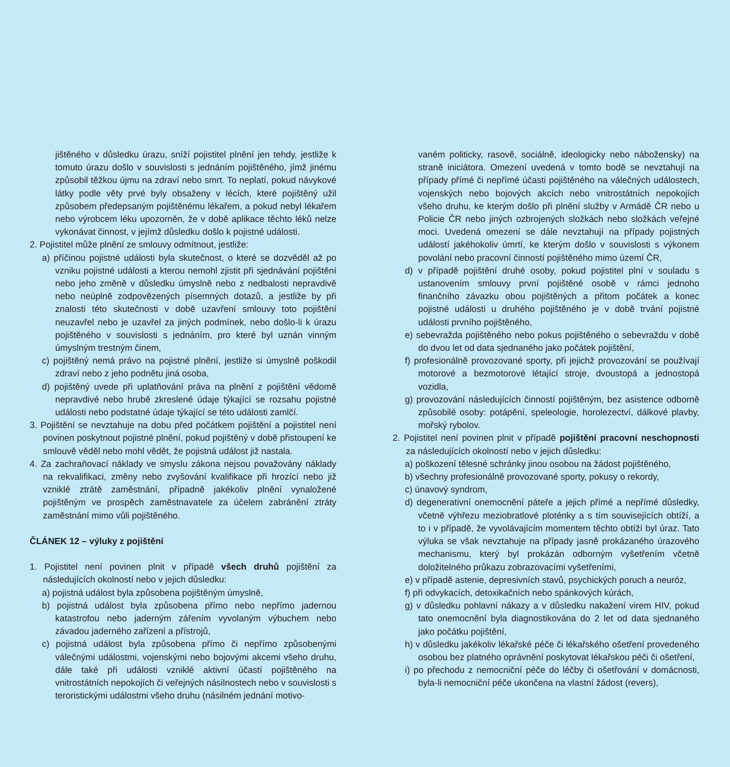jištěného v důsledku úrazu, sníží pojistitel plnění jen tehdy, jestliže k tomuto úrazu došlo v souvislosti s jednáním pojištěného, jímž jinému způsobil těžkou újmu na zdraví nebo smrt. To neplatí, pokud návykové látky podle věty prvé byly obsaženy v lécích, které pojištěný užil způsobem předepsaným pojištěnému lékařem, a pokud nebyl lékařem nebo výrobcem léku upozorněn, že v době aplikace těchto léků nelze vykonávat činnost, v jejímž důsledku došlo k pojistné události.
2. Pojistitel může plnění ze smlouvy odmítnout, jestliže:
a) příčinou pojistné události byla skutečnost, o které se dozvěděl až po vzniku pojistné události a kterou nemohl zjistit při sjednávání pojištění nebo jeho změně v důsledku úmyslně nebo z nedbalosti nepravdivě nebo neúplně zodpovězených písemných dotazů, a jestliže by při znalosti této skutečnosti v době uzavření smlouvy toto pojištění neuzavřel nebo je uzavřel za jiných podmínek, nebo došlo-li k úrazu pojištěného v souvislosti s jednáním, pro které byl uznán vinným úmyslným trestným činem,
c) pojištěný nemá právo na pojistné plnění, jestliže si úmyslně poškodil zdraví nebo z jeho podnětu jiná osoba,
d) pojištěný uvede při uplatňování práva na plnění z pojištění vědomě nepravdivé nebo hrubě zkreslené údaje týkající se rozsahu pojistné události nebo podstatné údaje týkající se této události zamlčí.
3. Pojištění se nevztahuje na dobu před počátkem pojištění a pojistitel není povinen poskytnout pojistné plnění, pokud pojištěný v době přistoupení ke smlouvě věděl nebo mohl vědět, že pojistná událost již nastala.
4. Za zachraňovací náklady ve smyslu zákona nejsou považovány náklady na rekvalifikaci, změny nebo zvyšování kvalifikace při hrozící nebo již vzniklé ztrátě zaměstnání, případně jakékoliv plnění vynaložené pojištěným ve prospěch zaměstnavatele za účelem zabránění ztráty zaměstnání mimo vůli pojištěného.
ČLÁNEK 12 – výluky z pojištění
1. Pojistitel není povinen plnit v případě všech druhů pojištění za následujících okolností nebo v jejich důsledku:
a) pojistná událost byla způsobena pojištěným úmyslně,
b) pojistná událost byla způsobena přímo nebo nepřímo jadernou katastrofou nebo jaderným zářením vyvolaným výbuchem nebo závadou jaderného zařízení a přístrojů,
c) pojistná událost byla způsobena přímo či nepřímo způsobenými válečnými událostmi, vojenskými nebo bojovými akcemi všeho druhu, dále také při události vzniklé aktivní účastí pojištěného na vnitrostátních nepokojích či veřejných násilnostech nebo v souvislosti s teroristickými událostmi všeho druhu (násilném jednání motivo-
vaném politicky, rasově, sociálně, ideologicky nebo nábožensky) na straně iniciátora. Omezení uvedená v tomto bodě se nevztahují na případy přímé či nepřímé účasti pojištěného na válečných událostech, vojenských nebo bojových akcích nebo vnitrostátních nepokojích všeho druhu, ke kterým došlo při plnění služby v Armádě ČR nebo u Policie ČR nebo jiných ozbrojených složkách nebo složkách veřejné moci. Uvedená omezení se dále nevztahují na případy pojistných událostí jakéhokoliv úmrtí, ke kterým došlo v souvislosti s výkonem povolání nebo pracovní činností pojištěného mimo území ČR,
d) v případě pojištění druhé osoby, pokud pojistitel plní v souladu s ustanovením smlouvy první pojištěné osobě v rámci jednoho finančního závazku obou pojištěných a přitom počátek a konec pojistné události u druhého pojištěného je v době trvání pojistné události prvního pojištěného,
e) sebevražda pojištěného nebo pokus pojištěného o sebevraždu v době do dvou let od data sjednaného jako počátek pojištění,
f) profesionálně provozované sporty, při jejichž provozování se používají motorové a bezmotorové létající stroje, dvoustopá a jednostopá vozidla,
g) provozování následujících činností pojištěným, bez asistence odborně způsobilé osoby: potápění, speleologie, horolezectví, dálkové plavby, mořský rybolov.
2. Pojistitel není povinen plnit v případě pojištění pracovní neschopnosti za následujících okolností nebo v jejich důsledku:
a) poškození tělesné schránky jinou osobou na žádost pojištěného,
b) všechny profesionálně provozované sporty, pokusy o rekordy,
c) únavový syndrom,
d) degenerativní onemocnění páteře a jejich přímé a nepřímé důsledky, včetně výhřezu meziobratlové ploténky a s tím souvisejících obtíží, a to i v případě, že vyvolávajícím momentem těchto obtíží byl úraz. Tato výluka se však nevztahuje na případy jasně prokázaného úrazového mechanismu, který byl prokázán odborným vyšetřením včetně doložitelného průkazu zobrazovacími vyšetřeními,
e) v případě astenie, depresivních stavů, psychických poruch a neuróz,
f) při odvykacích, detoxikačních nebo spánkových kúrách,
g) v důsledku pohlavní nákazy a v důsledku nakažení virem HIV, pokud tato onemocnění byla diagnostikována do 2 let od data sjednaného jako počátku pojištění,
h) v důsledku jakékoliv lékařské péče či lékařského ošetření provedeného osobou bez platného oprávnění poskytovat lékařskou péči či ošetření,
i) po přechodu z nemocniční péče do léčby či ošetřování v domácnosti, byla-li nemocniční péče ukončena na vlastní žádost (revers),